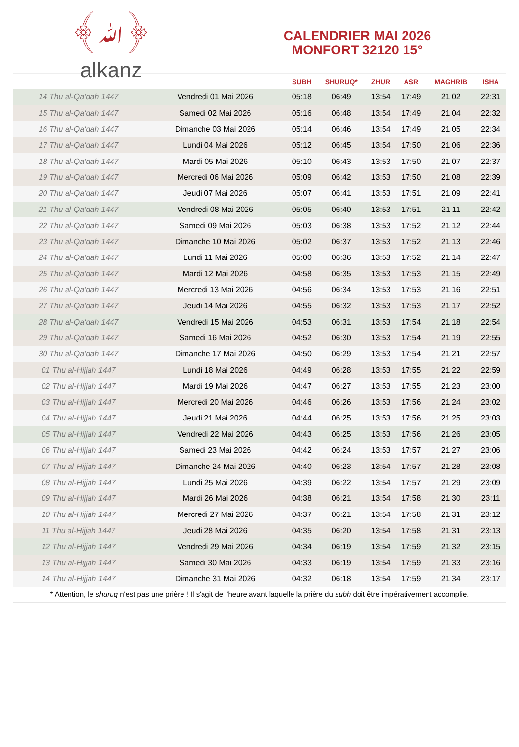﴾ﷲ﴿
alkanz
CALENDRIER MAI 2026
MONFORT 32120 15°
| | | SUBH | SHURUQ* | ZHUR | ASR | MAGHRIB | ISHA |
| --- | --- | --- | --- | --- | --- | --- | --- |
| 14 Thu al-Qa‘dah 1447 | Vendredi 01 Mai 2026 | 05:18 | 06:49 | 13:54 | 17:49 | 21:02 | 22:31 |
| 15 Thu al-Qa‘dah 1447 | Samedi 02 Mai 2026 | 05:16 | 06:48 | 13:54 | 17:49 | 21:04 | 22:32 |
| 16 Thu al-Qa‘dah 1447 | Dimanche 03 Mai 2026 | 05:14 | 06:46 | 13:54 | 17:49 | 21:05 | 22:34 |
| 17 Thu al-Qa‘dah 1447 | Lundi 04 Mai 2026 | 05:12 | 06:45 | 13:54 | 17:50 | 21:06 | 22:36 |
| 18 Thu al-Qa‘dah 1447 | Mardi 05 Mai 2026 | 05:10 | 06:43 | 13:53 | 17:50 | 21:07 | 22:37 |
| 19 Thu al-Qa‘dah 1447 | Mercredi 06 Mai 2026 | 05:09 | 06:42 | 13:53 | 17:50 | 21:08 | 22:39 |
| 20 Thu al-Qa‘dah 1447 | Jeudi 07 Mai 2026 | 05:07 | 06:41 | 13:53 | 17:51 | 21:09 | 22:41 |
| 21 Thu al-Qa‘dah 1447 | Vendredi 08 Mai 2026 | 05:05 | 06:40 | 13:53 | 17:51 | 21:11 | 22:42 |
| 22 Thu al-Qa‘dah 1447 | Samedi 09 Mai 2026 | 05:03 | 06:38 | 13:53 | 17:52 | 21:12 | 22:44 |
| 23 Thu al-Qa‘dah 1447 | Dimanche 10 Mai 2026 | 05:02 | 06:37 | 13:53 | 17:52 | 21:13 | 22:46 |
| 24 Thu al-Qa‘dah 1447 | Lundi 11 Mai 2026 | 05:00 | 06:36 | 13:53 | 17:52 | 21:14 | 22:47 |
| 25 Thu al-Qa‘dah 1447 | Mardi 12 Mai 2026 | 04:58 | 06:35 | 13:53 | 17:53 | 21:15 | 22:49 |
| 26 Thu al-Qa‘dah 1447 | Mercredi 13 Mai 2026 | 04:56 | 06:34 | 13:53 | 17:53 | 21:16 | 22:51 |
| 27 Thu al-Qa‘dah 1447 | Jeudi 14 Mai 2026 | 04:55 | 06:32 | 13:53 | 17:53 | 21:17 | 22:52 |
| 28 Thu al-Qa‘dah 1447 | Vendredi 15 Mai 2026 | 04:53 | 06:31 | 13:53 | 17:54 | 21:18 | 22:54 |
| 29 Thu al-Qa‘dah 1447 | Samedi 16 Mai 2026 | 04:52 | 06:30 | 13:53 | 17:54 | 21:19 | 22:55 |
| 30 Thu al-Qa‘dah 1447 | Dimanche 17 Mai 2026 | 04:50 | 06:29 | 13:53 | 17:54 | 21:21 | 22:57 |
| 01 Thu al-Hijjah 1447 | Lundi 18 Mai 2026 | 04:49 | 06:28 | 13:53 | 17:55 | 21:22 | 22:59 |
| 02 Thu al-Hijjah 1447 | Mardi 19 Mai 2026 | 04:47 | 06:27 | 13:53 | 17:55 | 21:23 | 23:00 |
| 03 Thu al-Hijjah 1447 | Mercredi 20 Mai 2026 | 04:46 | 06:26 | 13:53 | 17:56 | 21:24 | 23:02 |
| 04 Thu al-Hijjah 1447 | Jeudi 21 Mai 2026 | 04:44 | 06:25 | 13:53 | 17:56 | 21:25 | 23:03 |
| 05 Thu al-Hijjah 1447 | Vendredi 22 Mai 2026 | 04:43 | 06:25 | 13:53 | 17:56 | 21:26 | 23:05 |
| 06 Thu al-Hijjah 1447 | Samedi 23 Mai 2026 | 04:42 | 06:24 | 13:53 | 17:57 | 21:27 | 23:06 |
| 07 Thu al-Hijjah 1447 | Dimanche 24 Mai 2026 | 04:40 | 06:23 | 13:54 | 17:57 | 21:28 | 23:08 |
| 08 Thu al-Hijjah 1447 | Lundi 25 Mai 2026 | 04:39 | 06:22 | 13:54 | 17:57 | 21:29 | 23:09 |
| 09 Thu al-Hijjah 1447 | Mardi 26 Mai 2026 | 04:38 | 06:21 | 13:54 | 17:58 | 21:30 | 23:11 |
| 10 Thu al-Hijjah 1447 | Mercredi 27 Mai 2026 | 04:37 | 06:21 | 13:54 | 17:58 | 21:31 | 23:12 |
| 11 Thu al-Hijjah 1447 | Jeudi 28 Mai 2026 | 04:35 | 06:20 | 13:54 | 17:58 | 21:31 | 23:13 |
| 12 Thu al-Hijjah 1447 | Vendredi 29 Mai 2026 | 04:34 | 06:19 | 13:54 | 17:59 | 21:32 | 23:15 |
| 13 Thu al-Hijjah 1447 | Samedi 30 Mai 2026 | 04:33 | 06:19 | 13:54 | 17:59 | 21:33 | 23:16 |
| 14 Thu al-Hijjah 1447 | Dimanche 31 Mai 2026 | 04:32 | 06:18 | 13:54 | 17:59 | 21:34 | 23:17 |
* Attention, le shuruq n'est pas une prière ! Il s'agit de l'heure avant laquelle la prière du subh doit être impérativement accomplie.